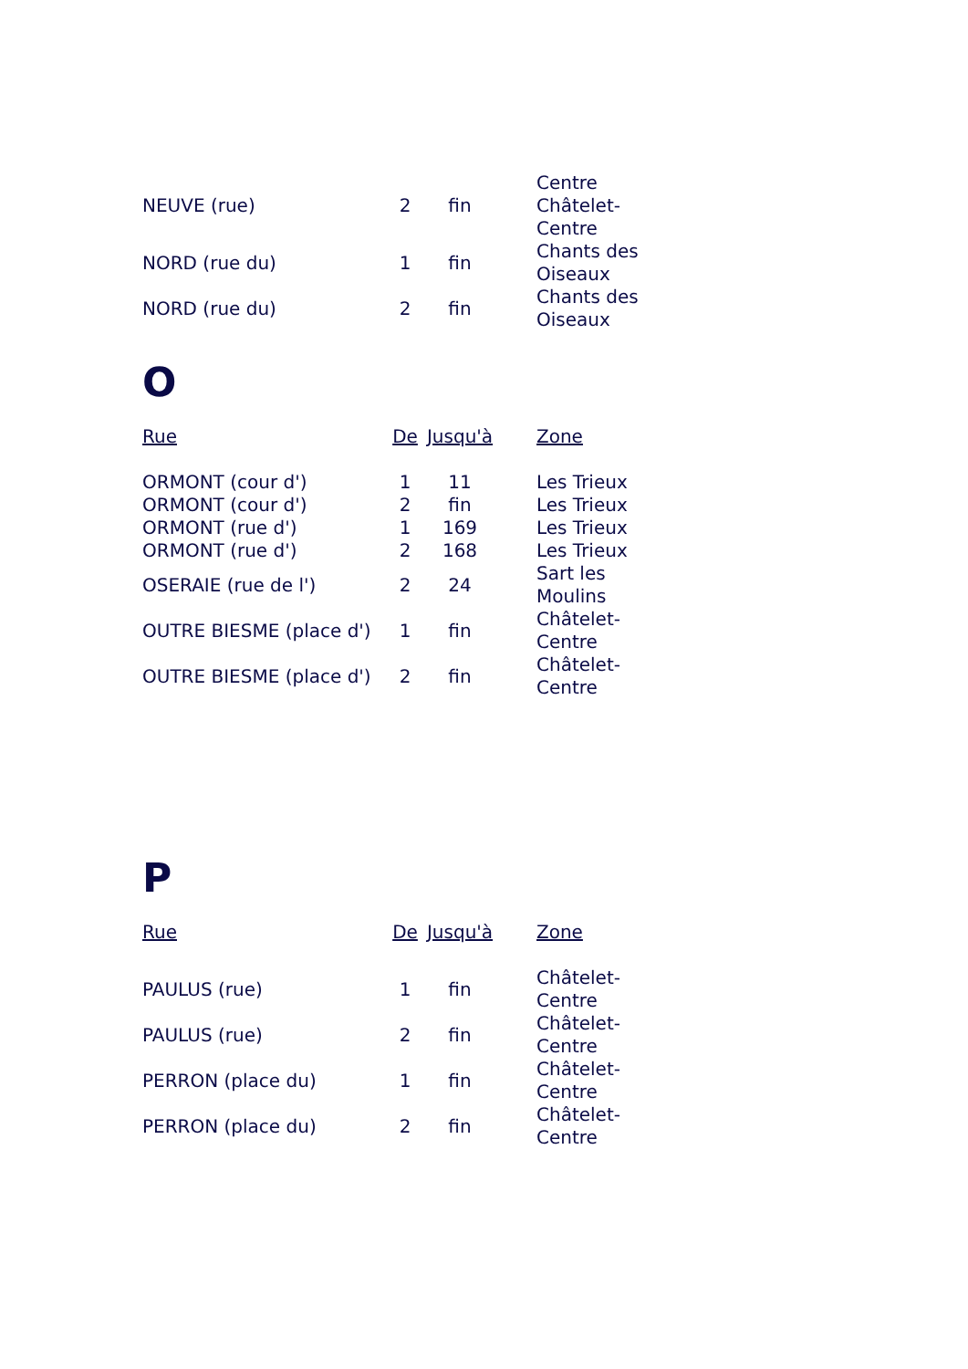| NEUVE (rue) | 2 | fin | Centre Châtelet-Centre |
| NORD (rue du) | 1 | fin | Chants des Oiseaux |
| NORD (rue du) | 2 | fin | Chants des Oiseaux |
O
| Rue | De | Jusqu'à | Zone |
| --- | --- | --- | --- |
| ORMONT (cour d') | 1 | 11 | Les Trieux |
| ORMONT (cour d') | 2 | fin | Les Trieux |
| ORMONT (rue d') | 1 | 169 | Les Trieux |
| ORMONT (rue d') | 2 | 168 | Les Trieux |
| OSERAIE (rue de l') | 2 | 24 | Sart les Moulins |
| OUTRE BIESME (place d') | 1 | fin | Châtelet-Centre |
| OUTRE BIESME (place d') | 2 | fin | Châtelet-Centre |
P
| Rue | De | Jusqu'à | Zone |
| --- | --- | --- | --- |
| PAULUS (rue) | 1 | fin | Châtelet-Centre |
| PAULUS (rue) | 2 | fin | Châtelet-Centre |
| PERRON (place du) | 1 | fin | Châtelet-Centre |
| PERRON (place du) | 2 | fin | Châtelet-Centre |